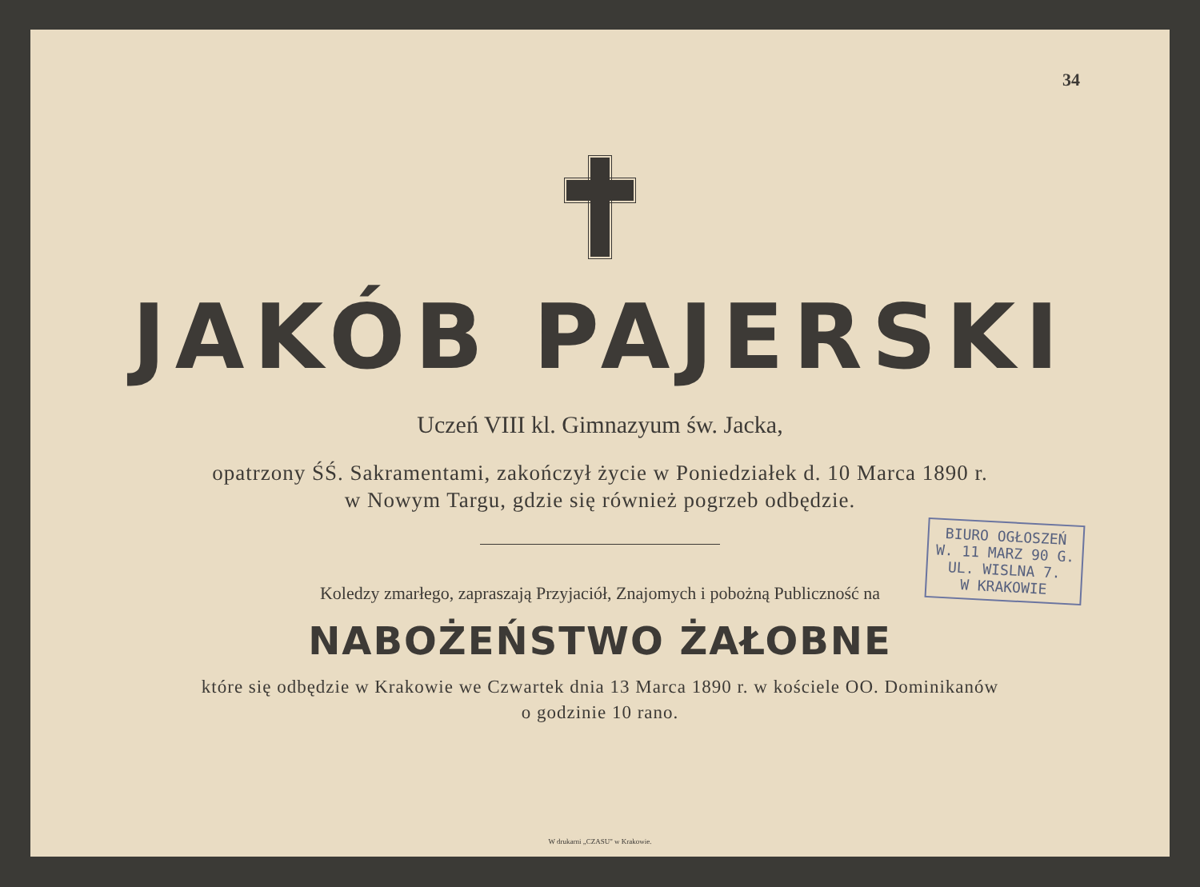34
JAKÓB PAJERSKI
Uczeń VIII kl. Gimnazyum św. Jacka,
opatrzony ŚŚ. Sakramentami, zakończył życie w Poniedziałek d. 10 Marca 1890 r.
w Nowym Targu, gdzie się również pogrzeb odbędzie.
Koledzy zmarłego, zapraszają Przyjaciół, Znajomych i pobożną Publiczność na
NABOŻEŃSTWO ŻAŁOBNE
które się odbędzie w Krakowie we Czwartek dnia 13 Marca 1890 r. w kościele OO. Dominikanów
o godzinie 10 rano.
BIURO OGŁOSZEŃ
W. 11 MARZ 90 G.
UL. WISLNA 7.
W KRAKOWIE
W drukarni „CZASU" w Krakowie.